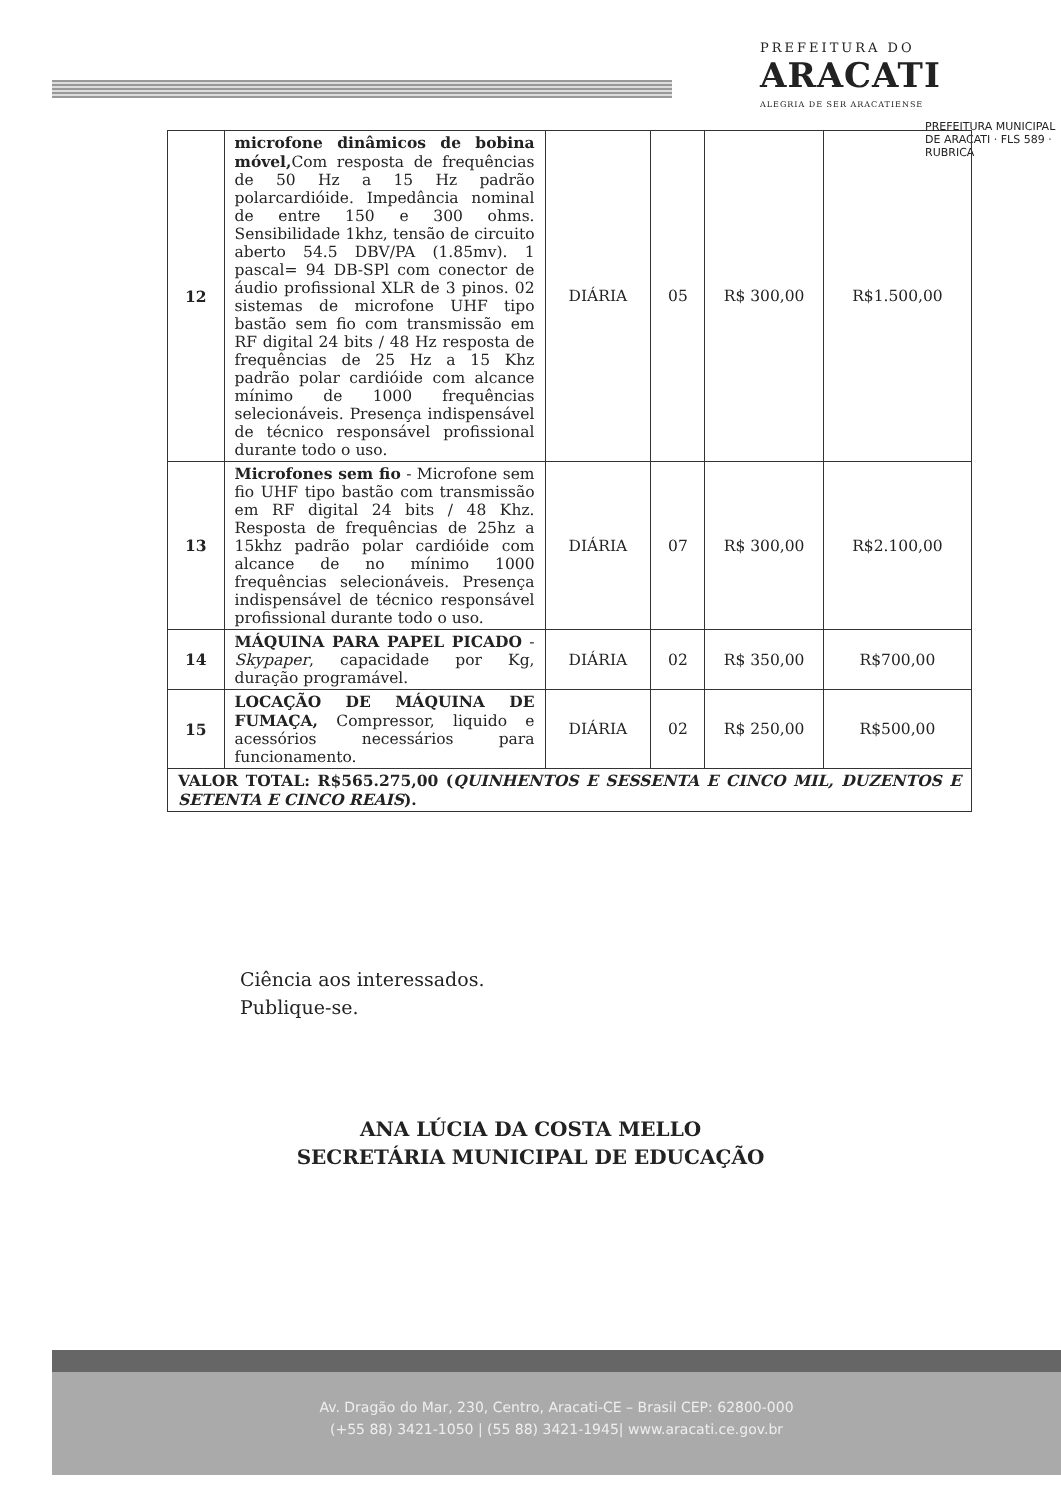PREFEITURA DO
ARACATI
ALEGRIA DE SER ARACATIENSE
PREFEITURA MUNICIPAL DE ARACATI · FLS 589 · RUBRICA
| 12 | microfone dinâmicos de bobina móvel, Com resposta de frequências de 50 Hz a 15 Hz padrão polarcardióide. Impedância nominal de entre 150 e 300 ohms. Sensibilidade 1khz, tensão de circuito aberto 54.5 DBV/PA (1.85mv). 1 pascal= 94 DB-SPl com conector de áudio profissional XLR de 3 pinos. 02 sistemas de microfone UHF tipo bastão sem fio com transmissão em RF digital 24 bits / 48 Hz resposta de frequências de 25 Hz a 15 Khz padrão polar cardióide com alcance mínimo de 1000 frequências selecionáveis. Presença indispensável de técnico responsável profissional durante todo o uso. | DIÁRIA | 05 | R$ 300,00 | R$1.500,00 |
| 13 | Microfones sem fio - Microfone sem fio UHF tipo bastão com transmissão em RF digital 24 bits / 48 Khz. Resposta de frequências de 25hz a 15khz padrão polar cardióide com alcance de no mínimo 1000 frequências selecionáveis. Presença indispensável de técnico responsável profissional durante todo o uso. | DIÁRIA | 07 | R$ 300,00 | R$2.100,00 |
| 14 | MÁQUINA PARA PAPEL PICADO - Skypaper , capacidade por Kg, duração programável. | DIÁRIA | 02 | R$ 350,00 | R$700,00 |
| 15 | LOCAÇÃO DE MÁQUINA DE FUMAÇA, Compressor, liquido e acessórios necessários para funcionamento. | DIÁRIA | 02 | R$ 250,00 | R$500,00 |
| VALOR TOTAL: R$565.275,00 ( QUINHENTOS E SESSENTA E CINCO MIL, DUZENTOS E SETENTA E CINCO REAIS ). | | | | | |
Ciência aos interessados.
Publique-se.
ANA LÚCIA DA COSTA MELLO
SECRETÁRIA MUNICIPAL DE EDUCAÇÃO
Av. Dragão do Mar, 230, Centro, Aracati-CE – Brasil CEP: 62800-000
(+55 88) 3421-1050 | (55 88) 3421-1945| www.aracati.ce.gov.br